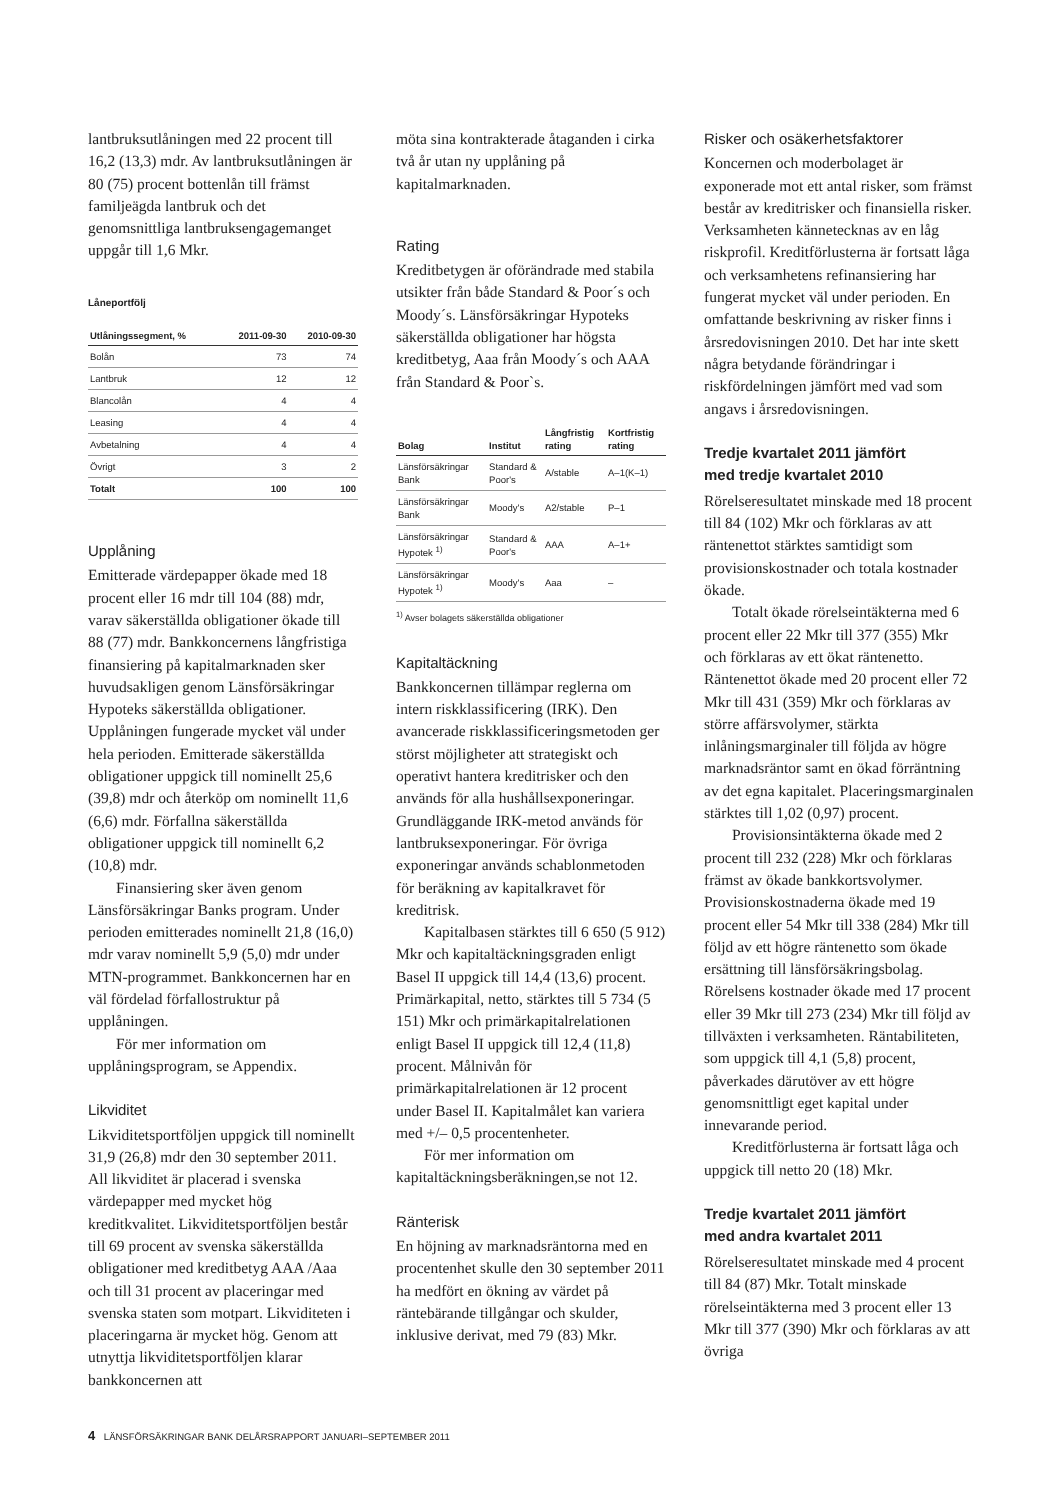lantbruksutlåningen med 22 procent till 16,2 (13,3) mdr. Av lantbruksutlåningen är 80 (75) procent bottenlån till främst familjeägda lantbruk och det genomsnittliga lantbruksengagemanget uppgår till 1,6 Mkr.
Låneportfölj
| Utlåningssegment, % | 2011-09-30 | 2010-09-30 |
| --- | --- | --- |
| Bolån | 73 | 74 |
| Lantbruk | 12 | 12 |
| Blancolån | 4 | 4 |
| Leasing | 4 | 4 |
| Avbetalning | 4 | 4 |
| Övrigt | 3 | 2 |
| Totalt | 100 | 100 |
Upplåning
Emitterade värdepapper ökade med 18 procent eller 16 mdr till 104 (88) mdr, varav säkerställda obligationer ökade till 88 (77) mdr. Bankkoncernens långfristiga finansiering på kapitalmarknaden sker huvudsakligen genom Länsförsäkringar Hypoteks säkerställda obligationer. Upplåningen fungerade mycket väl under hela perioden. Emitterade säkerställda obligationer uppgick till nominellt 25,6 (39,8) mdr och återköp om nominellt 11,6 (6,6) mdr. Förfallna säkerställda obligationer uppgick till nominellt 6,2 (10,8) mdr.
Finansiering sker även genom Länsförsäkringar Banks program. Under perioden emitterades nominellt 21,8 (16,0) mdr varav nominellt 5,9 (5,0) mdr under MTN-programmet. Bankkoncernen har en väl fördelad förfallostruktur på upplåningen.
För mer information om upplåningsprogram, se Appendix.
Likviditet
Likviditetsportföljen uppgick till nominellt 31,9 (26,8) mdr den 30 september 2011. All likviditet är placerad i svenska värdepapper med mycket hög kreditkvalitet. Likviditetsportföljen består till 69 procent av svenska säkerställda obligationer med kreditbetyg AAA /Aaa och till 31 procent av placeringar med svenska staten som motpart. Likviditeten i placeringarna är mycket hög. Genom att utnyttja likviditetsportföljen klarar bankkoncernen att
möta sina kontrakterade åtaganden i cirka två år utan ny upplåning på kapitalmarknaden.
Rating
Kreditbetygen är oförändrade med stabila utsikter från både Standard & Poor´s och Moody´s. Länsförsäkringar Hypoteks säkerställda obligationer har högsta kreditbetyg, Aaa från Moody´s och AAA från Standard & Poor`s.
| Bolag | Institut | Långfristig rating | Kortfristig rating |
| --- | --- | --- | --- |
| Länsförsäkringar Bank | Standard & Poor's | A/stable | A–1(K–1) |
| Länsförsäkringar Bank | Moody's | A2/stable | P–1 |
| Länsförsäkringar Hypotek <sup>1)</sup> | Standard & Poor's | AAA | A–1+ |
| Länsförsäkringar Hypotek <sup>1)</sup> | Moody's | Aaa | – |
<sup>1)</sup> Avser bolagets säkerställda obligationer
Kapitaltäckning
Bankkoncernen tillämpar reglerna om intern riskklassificering (IRK). Den avancerade riskklassificeringsmetoden ger störst möjligheter att strategiskt och operativt hantera kreditrisker och den används för alla hushållsexponeringar. Grundläggande IRK-metod används för lantbruksexponeringar. För övriga exponeringar används schablonmetoden för beräkning av kapitalkravet för kreditrisk.
Kapitalbasen stärktes till 6 650 (5 912) Mkr och kapitaltäckningsgraden enligt Basel II uppgick till 14,4 (13,6) procent. Primärkapital, netto, stärktes till 5 734 (5 151) Mkr och primärkapitalrelationen enligt Basel II uppgick till 12,4 (11,8) procent. Målnivån för primärkapitalrelationen är 12 procent under Basel II. Kapitalmålet kan variera med +/– 0,5 procentenheter.
För mer information om kapitaltäckningsberäkningen,se not 12.
Ränterisk
En höjning av marknadsräntorna med en procentenhet skulle den 30 september 2011 ha medfört en ökning av värdet på räntebärande tillgångar och skulder, inklusive derivat, med 79 (83) Mkr.
Risker och osäkerhetsfaktorer
Koncernen och moderbolaget är exponerade mot ett antal risker, som främst består av kreditrisker och finansiella risker. Verksamheten kännetecknas av en låg riskprofil. Kreditförlusterna är fortsatt låga och verksamhetens refinansiering har fungerat mycket väl under perioden. En omfattande beskrivning av risker finns i årsredovisningen 2010. Det har inte skett några betydande förändringar i riskfördelningen jämfört med vad som angavs i årsredovisningen.
Tredje kvartalet 2011 jämfört
med tredje kvartalet 2010
Rörelseresultatet minskade med 18 procent till 84 (102) Mkr och förklaras av att räntenettot stärktes samtidigt som provisionskostnader och totala kostnader ökade.
Totalt ökade rörelseintäkterna med 6 procent eller 22 Mkr till 377 (355) Mkr och förklaras av ett ökat räntenetto. Räntenettot ökade med 20 procent eller 72 Mkr till 431 (359) Mkr och förklaras av större affärsvolymer, stärkta inlåningsmarginaler till följda av högre marknadsräntor samt en ökad förräntning av det egna kapitalet. Placeringsmarginalen stärktes till 1,02 (0,97) procent.
Provisionsintäkterna ökade med 2 procent till 232 (228) Mkr och förklaras främst av ökade bankkortsvolymer. Provisionskostnaderna ökade med 19 procent eller 54 Mkr till 338 (284) Mkr till följd av ett högre räntenetto som ökade ersättning till länsförsäkringsbolag. Rörelsens kostnader ökade med 17 procent eller 39 Mkr till 273 (234) Mkr till följd av tillväxten i verksamheten. Räntabiliteten, som uppgick till 4,1 (5,8) procent, påverkades därutöver av ett högre genomsnittligt eget kapital under innevarande period.
Kreditförlusterna är fortsatt låga och uppgick till netto 20 (18) Mkr.
Tredje kvartalet 2011 jämfört
med andra kvartalet 2011
Rörelseresultatet minskade med 4 procent till 84 (87) Mkr. Totalt minskade rörelseintäkterna med 3 procent eller 13 Mkr till 377 (390) Mkr och förklaras av att övriga
4 LÄNSFÖRSÄKRINGAR BANK DELÅRSRAPPORT JANUARI–SEPTEMBER 2011